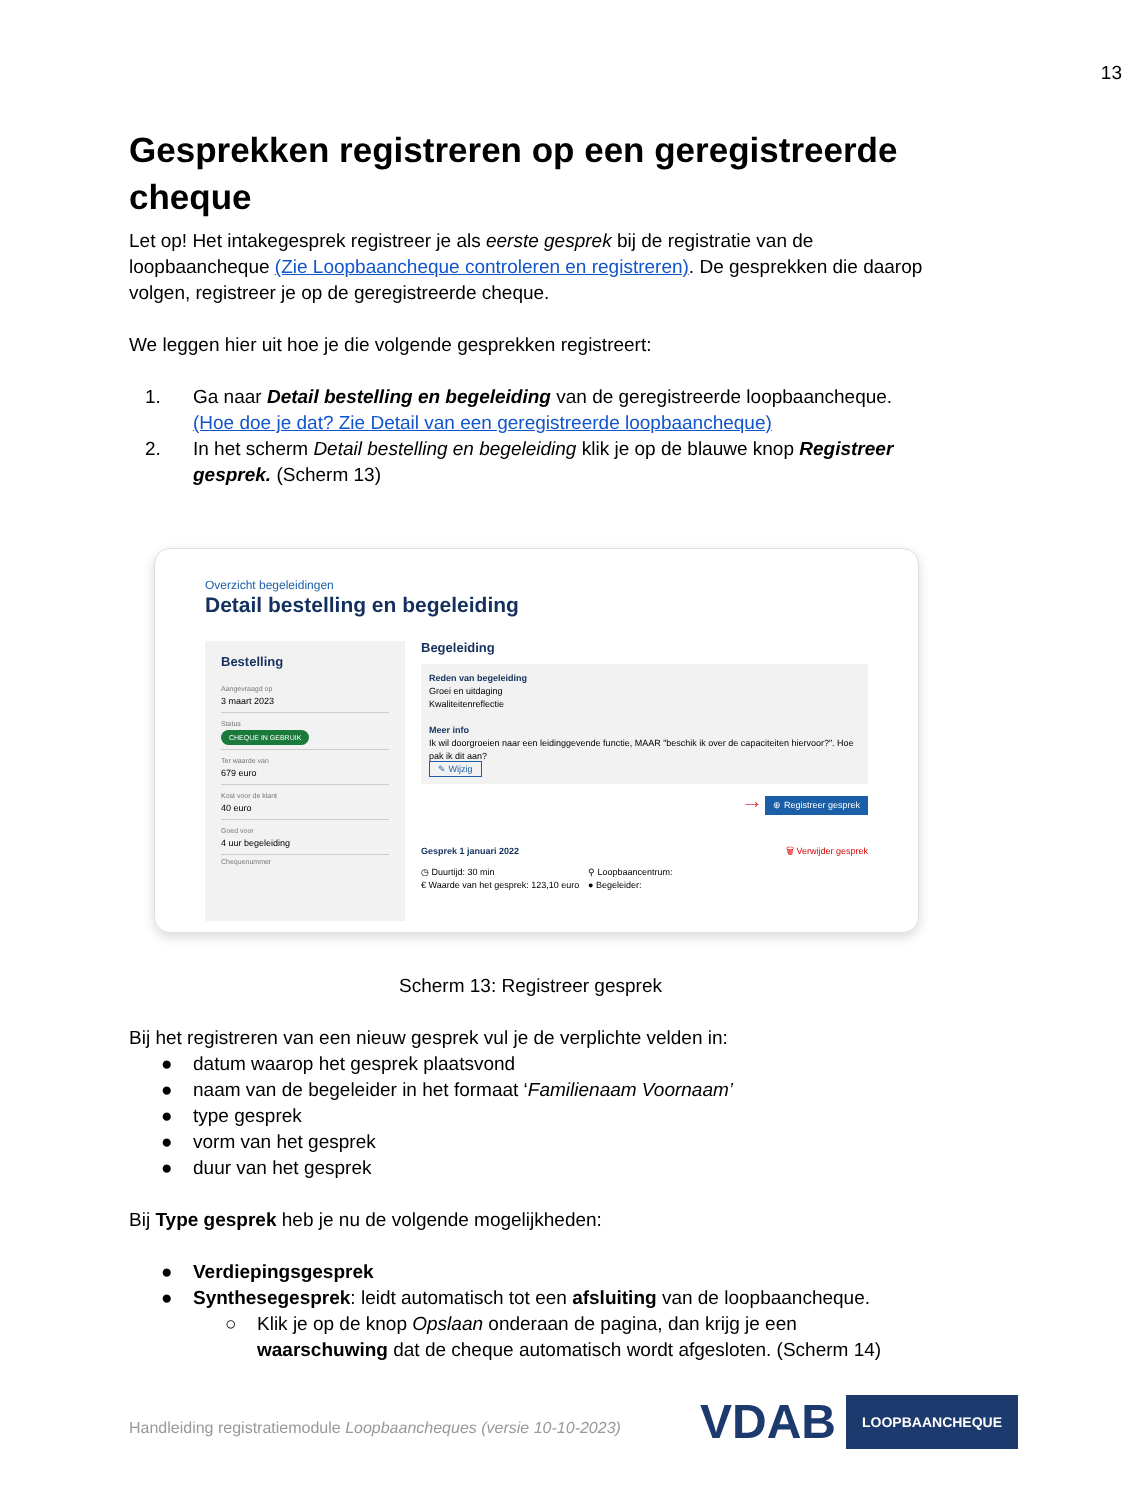13
Gesprekken registreren op een geregistreerde cheque
Let op! Het intakegesprek registreer je als eerste gesprek bij de registratie van de loopbaancheque (Zie Loopbaancheque controleren en registreren). De gesprekken die daarop volgen, registreer je op de geregistreerde cheque.
We leggen hier uit hoe je die volgende gesprekken registreert:
1. Ga naar Detail bestelling en begeleiding van de geregistreerde loopbaancheque. (Hoe doe je dat? Zie Detail van een geregistreerde loopbaancheque)
2. In het scherm Detail bestelling en begeleiding klik je op de blauwe knop Registreer gesprek. (Scherm 13)
Overzicht begeleidingen
Detail bestelling en begeleiding
Bestelling
Aangevraagd op
3 maart 2023
Status
CHEQUE IN GEBRUIK
Ter waarde van
679 euro
Kost voor de klant
40 euro
Goed voor
4 uur begeleiding
Chequenummer
Begeleiding
Reden van begeleiding
Groei en uitdaging
Kwaliteitenreflectie
Meer info
Ik wil doorgroeien naar een leidinggevende functie, MAAR "beschik ik over de capaciteiten hiervoor?". Hoe pak ik dit aan?
✎ Wijzig
→ ⊕ Registreer gesprek
Gesprek 1 januari 2022 🗑 Verwijder gesprek
◷ Duurtijd: 30 min
€ Waarde van het gesprek: 123,10 euro ⚲ Loopbaancentrum:
● Begeleider:
Scherm 13: Registreer gesprek
Bij het registreren van een nieuw gesprek vul je de verplichte velden in:
● datum waarop het gesprek plaatsvond
● naam van de begeleider in het formaat ‘Familienaam Voornaam’
● type gesprek
● vorm van het gesprek
● duur van het gesprek
Bij Type gesprek heb je nu de volgende mogelijkheden:
● Verdiepingsgesprek
● Synthesegesprek: leidt automatisch tot een afsluiting van de loopbaancheque.
○ Klik je op de knop Opslaan onderaan de pagina, dan krijg je een waarschuwing dat de cheque automatisch wordt afgesloten. (Scherm 14)
Handleiding registratiemodule Loopbaancheques (versie 10-10-2023)
VDAB LOOPBAANCHEQUE